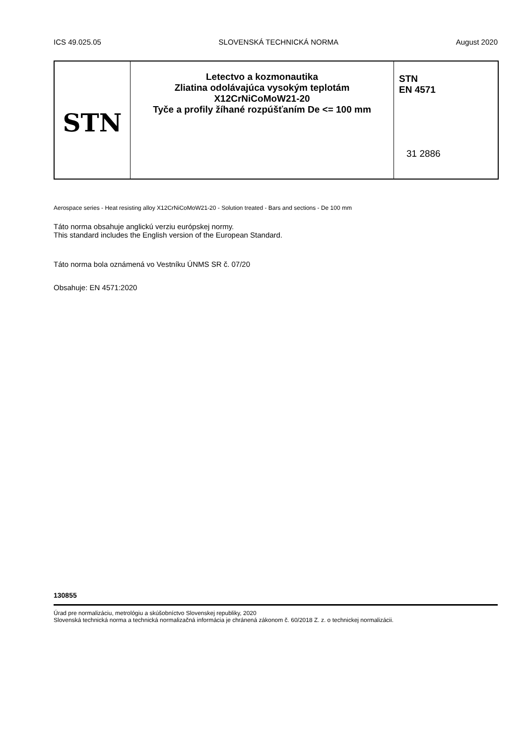ICS 49.025.05 SLOVENSKÁ TECHNICKÁ NORMA August 2020
STN
Letectvo a kozmonautika
Zliatina odolávajúca vysokým teplotám
X12CrNiCoMoW21-20
Tyče a profily žíhané rozpúšťaním De <= 100 mm
STN
EN 4571
31 2886
Aerospace series - Heat resisting alloy X12CrNiCoMoW21-20 - Solution treated - Bars and sections - De 100 mm
Táto norma obsahuje anglickú verziu európskej normy.
This standard includes the English version of the European Standard.
Táto norma bola oznámená vo Vestníku ÚNMS SR č. 07/20
Obsahuje: EN 4571:2020
130855
Úrad pre normalizáciu, metrológiu a skúšobníctvo Slovenskej republiky, 2020
Slovenská technická norma a technická normalizačná informácia je chránená zákonom č. 60/2018 Z. z. o technickej normalizácii.